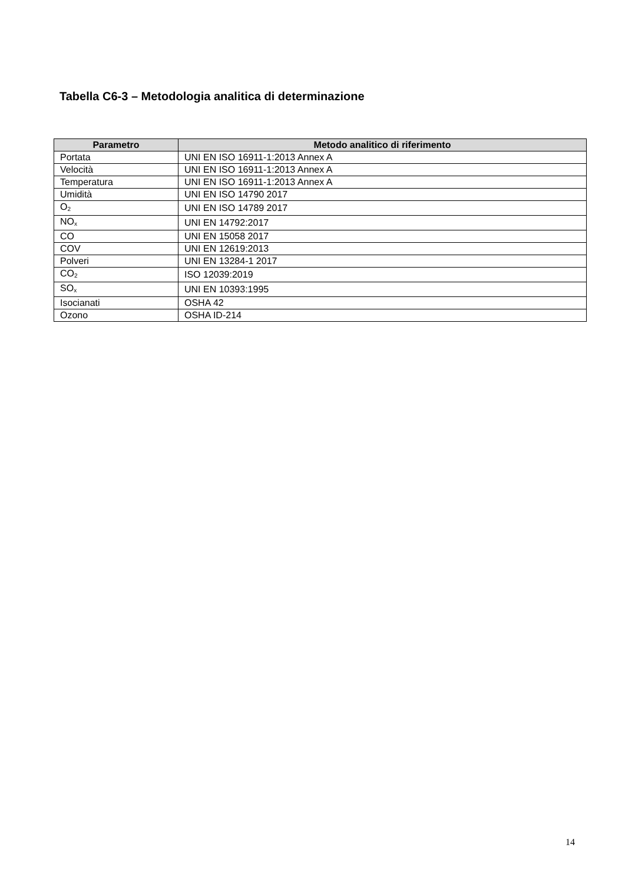Tabella C6-3 – Metodologia analitica di determinazione
| Parametro | Metodo analitico di riferimento |
| --- | --- |
| Portata | UNI EN ISO 16911-1:2013 Annex A |
| Velocità | UNI EN ISO 16911-1:2013 Annex A |
| Temperatura | UNI EN ISO 16911-1:2013 Annex A |
| Umidità | UNI EN ISO 14790 2017 |
| O<sub>2</sub> | UNI EN ISO 14789 2017 |
| NO<sub>x</sub> | UNI EN 14792:2017 |
| CO | UNI EN 15058 2017 |
| COV | UNI EN 12619:2013 |
| Polveri | UNI EN 13284-1 2017 |
| CO<sub>2</sub> | ISO 12039:2019 |
| SO<sub>x</sub> | UNI EN 10393:1995 |
| Isocianati | OSHA 42 |
| Ozono | OSHA ID-214 |
14